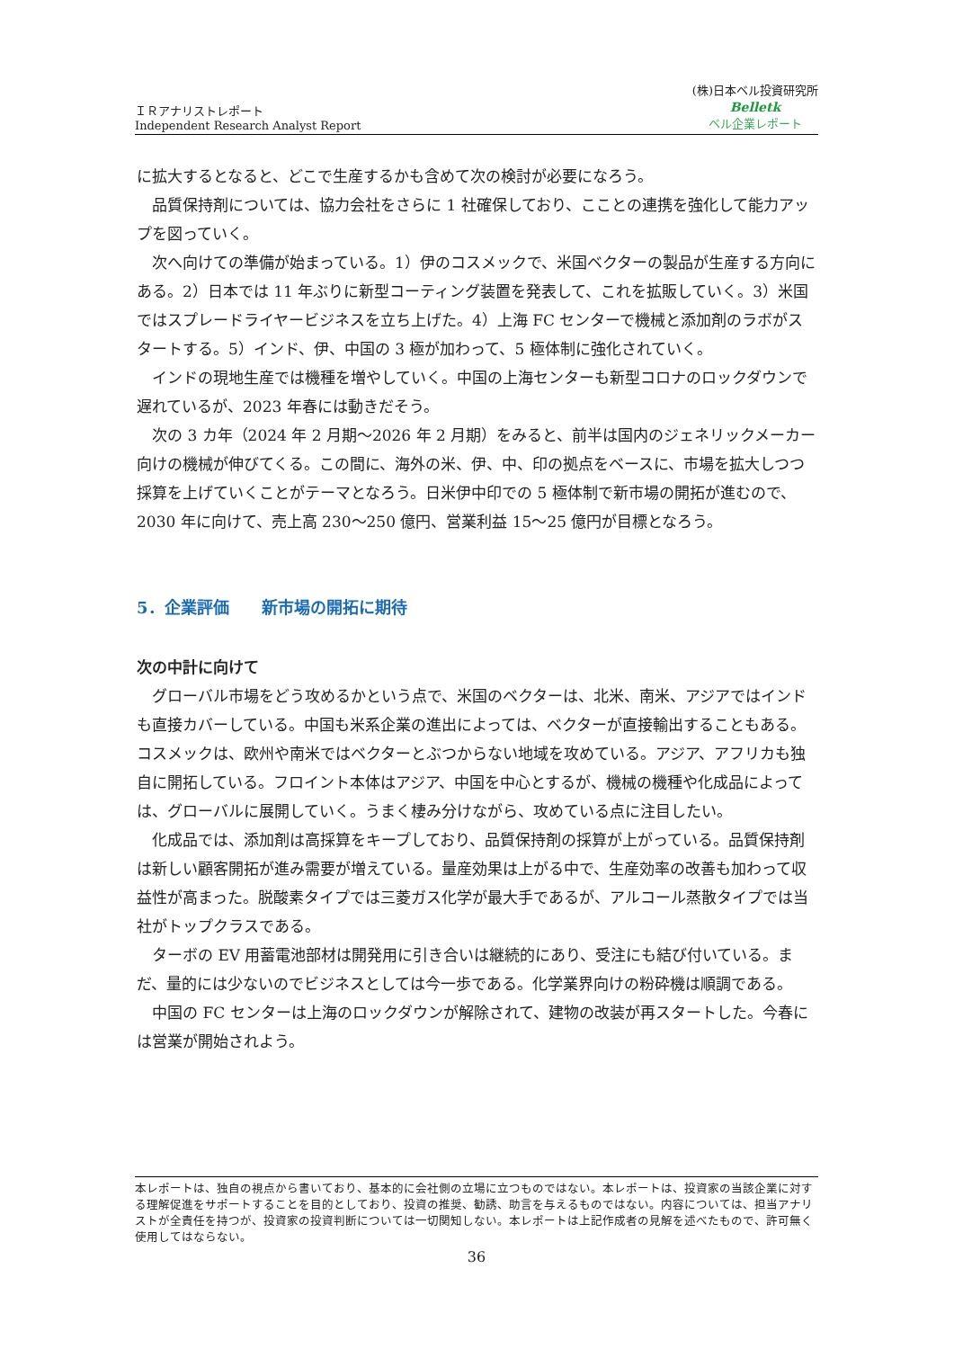ＩＲアナリストレポート
Independent Research Analyst Report
(株)日本ベル投資研究所
Belletk
ベル企業レポート
に拡大するとなると、どこで生産するかも含めて次の検討が必要になろう。
品質保持剤については、協力会社をさらに 1 社確保しており、こことの連携を強化して能力アップを図っていく。
次へ向けての準備が始まっている。1）伊のコスメックで、米国ベクターの製品が生産する方向にある。2）日本では 11 年ぶりに新型コーティング装置を発表して、これを拡販していく。3）米国ではスプレードライヤービジネスを立ち上げた。4）上海 FC センターで機械と添加剤のラボがスタートする。5）インド、伊、中国の 3 極が加わって、5 極体制に強化されていく。
インドの現地生産では機種を増やしていく。中国の上海センターも新型コロナのロックダウンで遅れているが、2023 年春には動きだそう。
次の 3 カ年（2024 年 2 月期～2026 年 2 月期）をみると、前半は国内のジェネリックメーカー向けの機械が伸びてくる。この間に、海外の米、伊、中、印の拠点をベースに、市場を拡大しつつ採算を上げていくことがテーマとなろう。日米伊中印での 5 極体制で新市場の開拓が進むので、2030 年に向けて、売上高 230～250 億円、営業利益 15～25 億円が目標となろう。
5．企業評価　　新市場の開拓に期待
次の中計に向けて
グローバル市場をどう攻めるかという点で、米国のベクターは、北米、南米、アジアではインドも直接カバーしている。中国も米系企業の進出によっては、ベクターが直接輸出することもある。コスメックは、欧州や南米ではベクターとぶつからない地域を攻めている。アジア、アフリカも独自に開拓している。フロイント本体はアジア、中国を中心とするが、機械の機種や化成品によっては、グローバルに展開していく。うまく棲み分けながら、攻めている点に注目したい。
化成品では、添加剤は高採算をキープしており、品質保持剤の採算が上がっている。品質保持剤は新しい顧客開拓が進み需要が増えている。量産効果は上がる中で、生産効率の改善も加わって収益性が高まった。脱酸素タイプでは三菱ガス化学が最大手であるが、アルコール蒸散タイプでは当社がトップクラスである。
ターボの EV 用蓄電池部材は開発用に引き合いは継続的にあり、受注にも結び付いている。まだ、量的には少ないのでビジネスとしては今一歩である。化学業界向けの粉砕機は順調である。
中国の FC センターは上海のロックダウンが解除されて、建物の改装が再スタートした。今春には営業が開始されよう。
本レポートは、独自の視点から書いており、基本的に会社側の立場に立つものではない。本レポートは、投資家の当該企業に対する理解促進をサポートすることを目的としており、投資の推奨、勧誘、助言を与えるものではない。内容については、担当アナリストが全責任を持つが、投資家の投資判断については一切関知しない。本レポートは上記作成者の見解を述べたもので、許可無く使用してはならない。
36